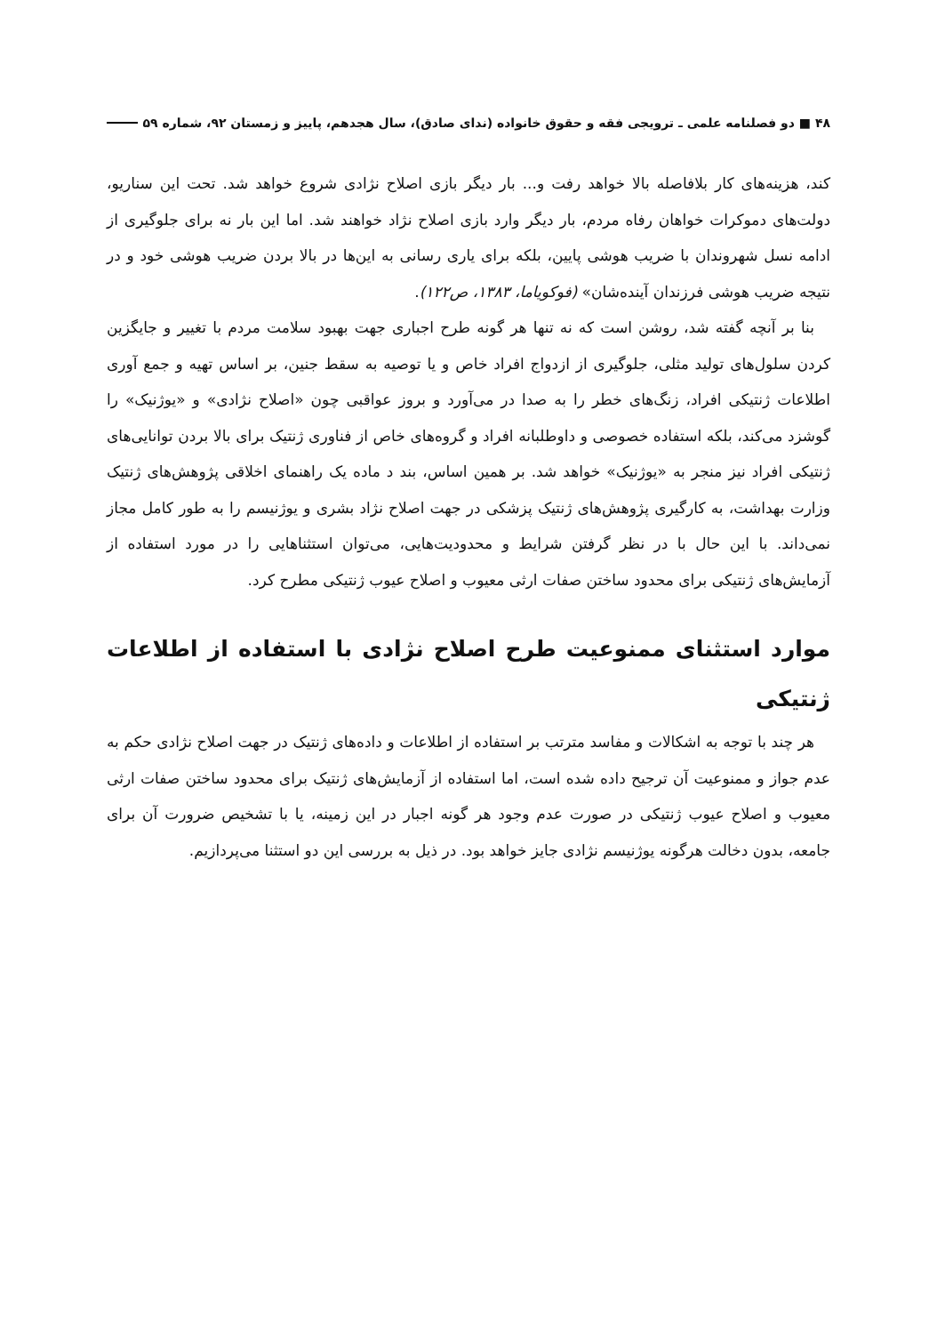۴۸ ■ دو فصلنامه علمی ـ ترویجی فقه و حقوق خانواده (ندای صادق)، سال هجدهم، پاییز و زمستان ۹۲، شماره ۵۹
کند، هزینه‌های کار بلافاصله بالا خواهد رفت و... بار دیگر بازی اصلاح نژادی شروع خواهد شد. تحت این سناریو، دولت‌های دموکرات خواهان رفاه مردم، بار دیگر وارد بازی اصلاح نژاد خواهند شد. اما این بار نه برای جلوگیری از ادامه نسل شهروندان با ضریب هوشی پایین، بلکه برای یاری رسانی به این‌ها در بالا بردن ضریب هوشی خود و در نتیجه ضریب هوشی فرزندان آینده‌شان» (فوکویاما، ۱۳۸۳، ص۱۲۲).
بنا بر آنچه گفته شد، روشن است که نه تنها هر گونه طرح اجباری جهت بهبود سلامت مردم با تغییر و جایگزین کردن سلول‌های تولید مثلی، جلوگیری از ازدواج افراد خاص و یا توصیه به سقط جنین، بر اساس تهیه و جمع آوری اطلاعات ژنتیکی افراد، زنگ‌های خطر را به صدا در می‌آورد و بروز عواقبی چون «اصلاح نژادی» و «یوژنیک» را گوشزد می‌کند، بلکه استفاده خصوصی و داوطلبانه افراد و گروه‌های خاص از فناوری ژنتیک برای بالا بردن توانایی‌های ژنتیکی افراد نیز منجر به «یوژنیک» خواهد شد. بر همین اساس، بند د ماده یک راهنمای اخلاقی پژوهش‌های ژنتیک وزارت بهداشت، به کارگیری پژوهش‌های ژنتیک پزشکی در جهت اصلاح نژاد بشری و یوژنیسم را به طور کامل مجاز نمی‌داند. با این حال با در نظر گرفتن شرایط و محدودیت‌هایی، می‌توان استثناهایی را در مورد استفاده از آزمایش‌های ژنتیکی برای محدود ساختن صفات ارثی معیوب و اصلاح عیوب ژنتیکی مطرح کرد.
موارد استثنای ممنوعیت طرح اصلاح نژادی با استفاده از اطلاعات ژنتیکی
هر چند با توجه به اشکالات و مفاسد مترتب بر استفاده از اطلاعات و داده‌های ژنتیک در جهت اصلاح نژادی حکم به عدم جواز و ممنوعیت آن ترجیح داده شده است، اما استفاده از آزمایش‌های ژنتیک برای محدود ساختن صفات ارثی معیوب و اصلاح عیوب ژنتیکی در صورت عدم وجود هر گونه اجبار در این زمینه، یا با تشخیص ضرورت آن برای جامعه، بدون دخالت هرگونه یوژنیسم نژادی جایز خواهد بود. در ذیل به بررسی این دو استثنا می‌پردازیم.